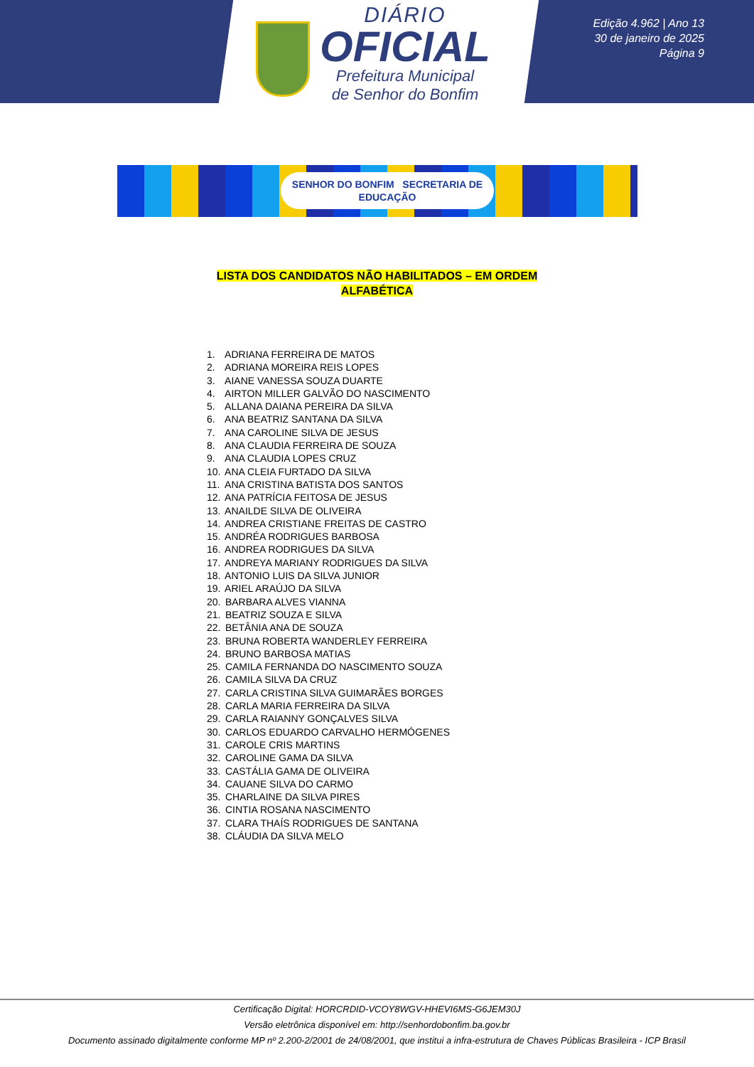DIÁRIO
OFICIAL
Prefeitura Municipal
de Senhor do Bonfim
Edição 4.962 | Ano 13
30 de janeiro de 2025
Página 9
SENHOR DO BONFIM SECRETARIA DE EDUCAÇÃO
LISTA DOS CANDIDATOS NÃO HABILITADOS – EM ORDEM
ALFABÉTICA
1. ADRIANA FERREIRA DE MATOS
2. ADRIANA MOREIRA REIS LOPES
3. AIANE VANESSA SOUZA DUARTE
4. AIRTON MILLER GALVÃO DO NASCIMENTO
5. ALLANA DAIANA PEREIRA DA SILVA
6. ANA BEATRIZ SANTANA DA SILVA
7. ANA CAROLINE SILVA DE JESUS
8. ANA CLAUDIA FERREIRA DE SOUZA
9. ANA CLAUDIA LOPES CRUZ
10. ANA CLEIA FURTADO DA SILVA
11. ANA CRISTINA BATISTA DOS SANTOS
12. ANA PATRÍCIA FEITOSA DE JESUS
13. ANAILDE SILVA DE OLIVEIRA
14. ANDREA CRISTIANE FREITAS DE CASTRO
15. ANDRÉA RODRIGUES BARBOSA
16. ANDREA RODRIGUES DA SILVA
17. ANDREYA MARIANY RODRIGUES DA SILVA
18. ANTONIO LUIS DA SILVA JUNIOR
19. ARIEL ARAÚJO DA SILVA
20. BARBARA ALVES VIANNA
21. BEATRIZ SOUZA E SILVA
22. BETÂNIA ANA DE SOUZA
23. BRUNA ROBERTA WANDERLEY FERREIRA
24. BRUNO BARBOSA MATIAS
25. CAMILA FERNANDA DO NASCIMENTO SOUZA
26. CAMILA SILVA DA CRUZ
27. CARLA CRISTINA SILVA GUIMARÃES BORGES
28. CARLA MARIA FERREIRA DA SILVA
29. CARLA RAIANNY GONÇALVES SILVA
30. CARLOS EDUARDO CARVALHO HERMÓGENES
31. CAROLE CRIS MARTINS
32. CAROLINE GAMA DA SILVA
33. CASTÁLIA GAMA DE OLIVEIRA
34. CAUANE SILVA DO CARMO
35. CHARLAINE DA SILVA PIRES
36. CINTIA ROSANA NASCIMENTO
37. CLARA THAÍS RODRIGUES DE SANTANA
38. CLÁUDIA DA SILVA MELO
Certificação Digital: HORCRDID-VCOY8WGV-HHEVI6MS-G6JEM30J
Versão eletrônica disponível em: http://senhordobonfim.ba.gov.br
Documento assinado digitalmente conforme MP nº 2.200-2/2001 de 24/08/2001, que institui a infra-estrutura de Chaves Públicas Brasileira - ICP Brasil